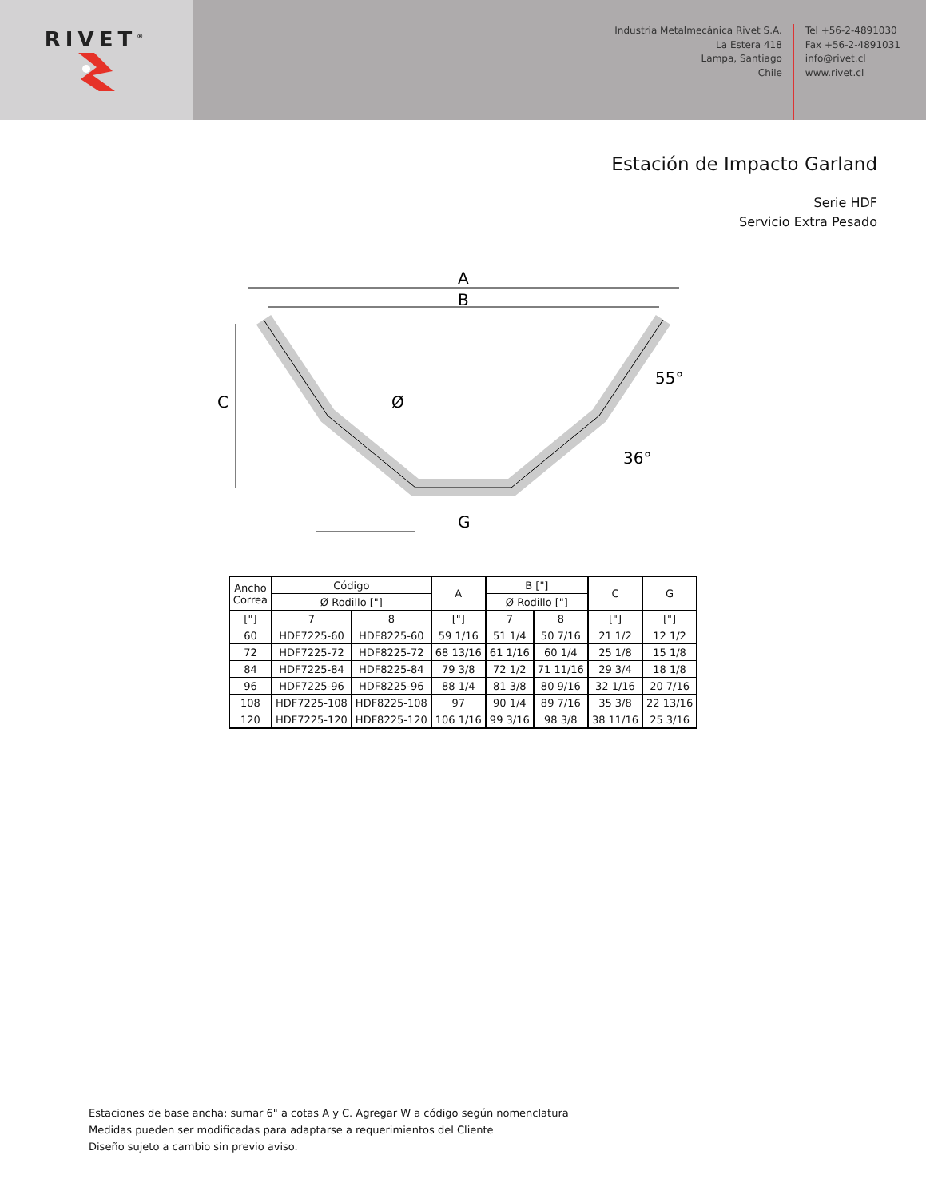RIVET<sup>®</sup>
Industria Metalmecánica Rivet S.A.
La Estera 418
Lampa, Santiago
Chile
Tel +56-2-4891030
Fax +56-2-4891031
info@rivet.cl
www.rivet.cl
Estación de Impacto Garland
Serie HDF
Servicio Extra Pesado
A
B
C
G
Ø
55°
36°
| Ancho Correa | Código | | A | B ["] | | C | G |
| --- | --- | --- | --- | --- | --- | --- | --- |
| | Ø Rodillo ["] | | | Ø Rodillo ["] | | | |
| ["] | 7 | 8 | ["] | 7 | 8 | ["] | ["] |
| 60 | HDF7225-60 | HDF8225-60 | 59 1/16 | 51 1/4 | 50 7/16 | 21 1/2 | 12 1/2 |
| 72 | HDF7225-72 | HDF8225-72 | 68 13/16 | 61 1/16 | 60 1/4 | 25 1/8 | 15 1/8 |
| 84 | HDF7225-84 | HDF8225-84 | 79 3/8 | 72 1/2 | 71 11/16 | 29 3/4 | 18 1/8 |
| 96 | HDF7225-96 | HDF8225-96 | 88 1/4 | 81 3/8 | 80 9/16 | 32 1/16 | 20 7/16 |
| 108 | HDF7225-108 | HDF8225-108 | 97 | 90 1/4 | 89 7/16 | 35 3/8 | 22 13/16 |
| 120 | HDF7225-120 | HDF8225-120 | 106 1/16 | 99 3/16 | 98 3/8 | 38 11/16 | 25 3/16 |
Estaciones de base ancha: sumar 6" a cotas A y C. Agregar W a código según nomenclatura
Medidas pueden ser modificadas para adaptarse a requerimientos del Cliente
Diseño sujeto a cambio sin previo aviso.